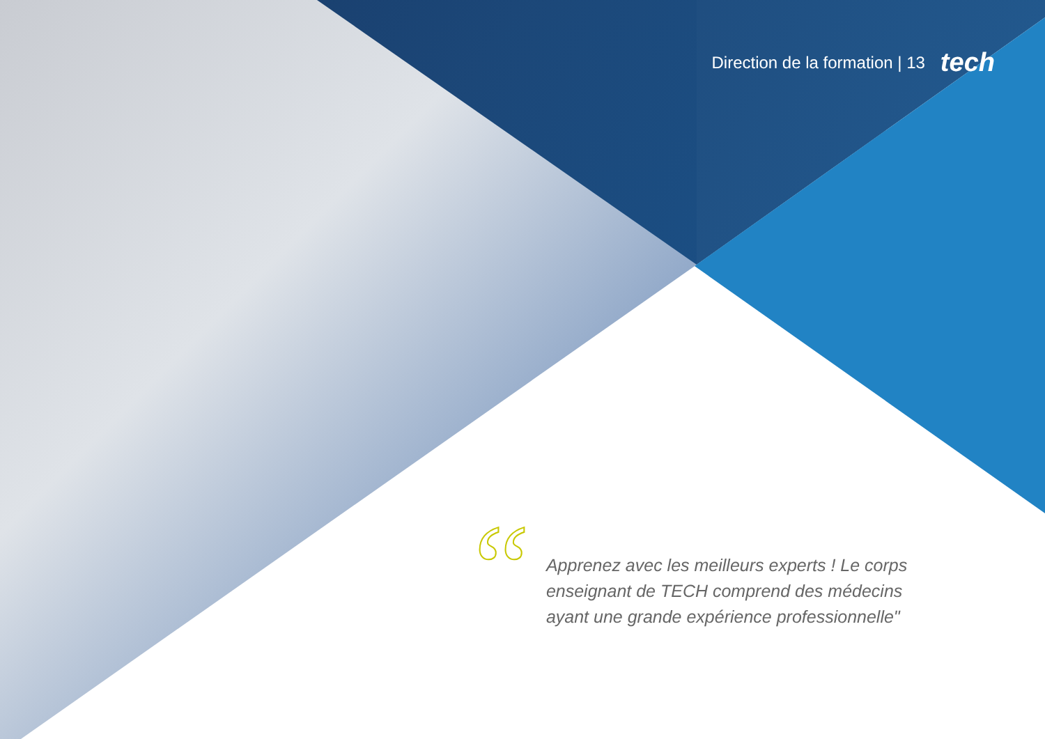Direction de la formation | 13 tech
“
Apprenez avec les meilleurs experts ! Le corps enseignant de TECH comprend des médecins ayant une grande expérience professionnelle"